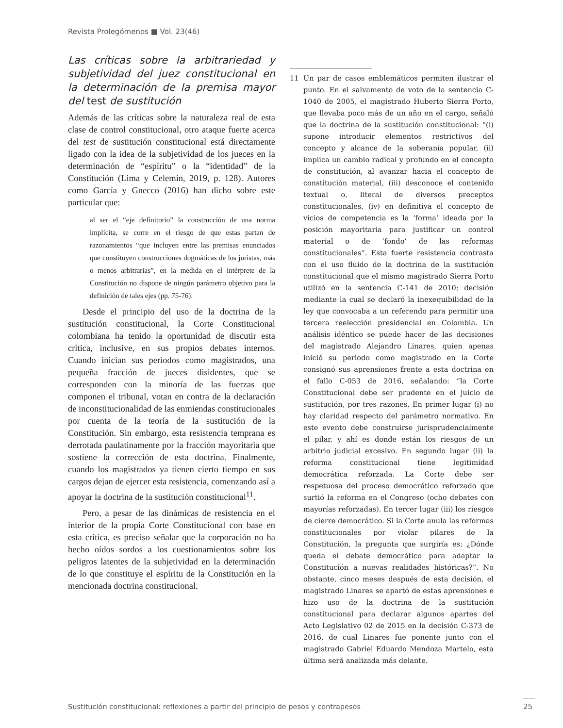Revista Prolegómenos ■ Vol. 23(46)
Las críticas sobre la arbitrariedad y subjetividad del juez constitucional en la determinación de la premisa mayor del test de sustitución
Además de las críticas sobre la naturaleza real de esta clase de control constitucional, otro ataque fuerte acerca del test de sustitución constitucional está directamente ligado con la idea de la subjetividad de los jueces en la determinación de “espíritu” o la “identidad” de la Constitución (Lima y Celemín, 2019, p. 128). Autores como García y Gnecco (2016) han dicho sobre este particular que:
al ser el “eje definitorio” la construcción de una norma implícita, se corre en el riesgo de que estas partan de razonamientos “que incluyen entre las premisas enunciados que constituyen construcciones dogmáticas de los juristas, más o menos arbitrarias”, en la medida en el intérprete de la Constitución no dispone de ningún parámetro objetivo para la definición de tales ejes (pp. 75-76).
Desde el principio del uso de la doctrina de la sustitución constitucional, la Corte Constitucional colombiana ha tenido la oportunidad de discutir esta crítica, inclusive, en sus propios debates internos. Cuando inician sus periodos como magistrados, una pequeña fracción de jueces disidentes, que se corresponden con la minoría de las fuerzas que componen el tribunal, votan en contra de la declaración de inconstitucionalidad de las enmiendas constitucionales por cuenta de la teoría de la sustitución de la Constitución. Sin embargo, esta resistencia temprana es derrotada paulatinamente por la fracción mayoritaria que sostiene la corrección de esta doctrina. Finalmente, cuando los magistrados ya tienen cierto tiempo en sus cargos dejan de ejercer esta resistencia, comenzando así a apoyar la doctrina de la sustitución constitucional<sup>11</sup>.
Pero, a pesar de las dinámicas de resistencia en el interior de la propia Corte Constitucional con base en esta crítica, es preciso señalar que la corporación no ha hecho oídos sordos a los cuestionamientos sobre los peligros latentes de la subjetividad en la determinación de lo que constituye el espíritu de la Constitución en la mencionada doctrina constitucional.
11 Un par de casos emblemáticos permiten ilustrar el punto. En el salvamento de voto de la sentencia C-1040 de 2005, el magistrado Huberto Sierra Porto, que llevaba poco más de un año en el cargo, señaló que la doctrina de la sustitución constitucional: “(i) supone introducir elementos restrictivos del concepto y alcance de la soberanía popular, (ii) implica un cambio radical y profundo en el concepto de constitución, al avanzar hacia el concepto de constitución material, (iii) desconoce el contenido textual o, literal de diversos preceptos constitucionales, (iv) en definitiva el concepto de vicios de competencia es la ‘forma’ ideada por la posición mayoritaria para justificar un control material o de ‘fondo’ de las reformas constitucionales”. Esta fuerte resistencia contrasta con el uso fluido de la doctrina de la sustitución constitucional que el mismo magistrado Sierra Porto utilizó en la sentencia C-141 de 2010; decisión mediante la cual se declaró la inexequibilidad de la ley que convocaba a un referendo para permitir una tercera reelección presidencial en Colombia. Un análisis idéntico se puede hacer de las decisiones del magistrado Alejandro Linares, quien apenas inició su periodo como magistrado en la Corte consignó sus aprensiones frente a esta doctrina en el fallo C-053 de 2016, señalando: “la Corte Constitucional debe ser prudente en el juicio de sustitución, por tres razones. En primer lugar (i) no hay claridad respecto del parámetro normativo. En este evento debe construirse jurisprudencialmente el pilar, y ahí es donde están los riesgos de un arbitrio judicial excesivo. En segundo lugar (ii) la reforma constitucional tiene legitimidad democrática reforzada. La Corte debe ser respetuosa del proceso democrático reforzado que surtió la reforma en el Congreso (ocho debates con mayorías reforzadas). En tercer lugar (iii) los riesgos de cierre democrático. Si la Corte anula las reformas constitucionales por violar pilares de la Constitución, la pregunta que surgiría es: ¿Dónde queda el debate democrático para adaptar la Constitución a nuevas realidades históricas?”. No obstante, cinco meses después de esta decisión, el magistrado Linares se apartó de estas aprensiones e hizo uso de la doctrina de la sustitución constitucional para declarar algunos apartes del Acto Legislativo 02 de 2015 en la decisión C-373 de 2016, de cual Linares fue ponente junto con el magistrado Gabriel Eduardo Mendoza Martelo, esta última será analizada más delante.
Sustitución constitucional: reflexiones a partir del principio de pesos y contrapesos
25